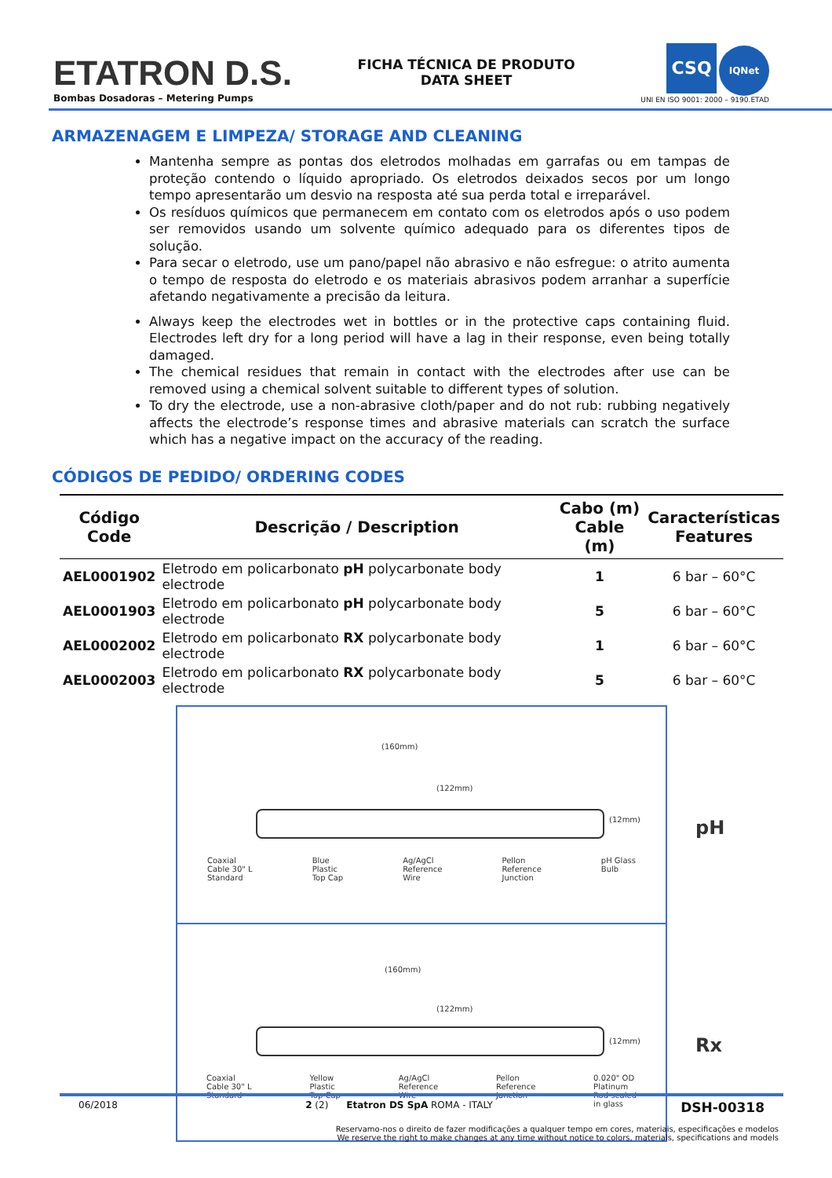ETATRON D.S.
Bombas Dosadoras – Metering Pumps
FICHA TÉCNICA DE PRODUTO
DATA SHEET
CSQ IQNet
UNI EN ISO 9001: 2000 – 9190.ETAD
ARMAZENAGEM E LIMPEZA/ STORAGE AND CLEANING
Mantenha sempre as pontas dos eletrodos molhadas em garrafas ou em tampas de proteção contendo o líquido apropriado. Os eletrodos deixados secos por um longo tempo apresentarão um desvio na resposta até sua perda total e irreparável.
Os resíduos químicos que permanecem em contato com os eletrodos após o uso podem ser removidos usando um solvente químico adequado para os diferentes tipos de solução.
Para secar o eletrodo, use um pano/papel não abrasivo e não esfregue: o atrito aumenta o tempo de resposta do eletrodo e os materiais abrasivos podem arranhar a superfície afetando negativamente a precisão da leitura.
Always keep the electrodes wet in bottles or in the protective caps containing fluid. Electrodes left dry for a long period will have a lag in their response, even being totally damaged.
The chemical residues that remain in contact with the electrodes after use can be removed using a chemical solvent suitable to different types of solution.
To dry the electrode, use a non-abrasive cloth/paper and do not rub: rubbing negatively affects the electrode’s response times and abrasive materials can scratch the surface which has a negative impact on the accuracy of the reading.
CÓDIGOS DE PEDIDO/ ORDERING CODES
| Código Code | Descrição / Description | Cabo (m) Cable (m) | Características Features |
| --- | --- | --- | --- |
| AEL0001902 | Eletrodo em policarbonato pH polycarbonate body electrode | 1 | 6 bar – 60°C |
| AEL0001903 | Eletrodo em policarbonato pH polycarbonate body electrode | 5 | 6 bar – 60°C |
| AEL0002002 | Eletrodo em policarbonato RX polycarbonate body electrode | 1 | 6 bar – 60°C |
| AEL0002003 | Eletrodo em policarbonato RX polycarbonate body electrode | 5 | 6 bar – 60°C |
(160mm)
(122mm)
(12mm) pH
Coaxial
Cable 30" L
Standard Blue
Plastic
Top Cap Ag/AgCl
Reference
Wire Pellon
Reference
Junction pH Glass
Bulb
(160mm)
(122mm)
(12mm) Rx
Coaxial
Cable 30" L
Standard Yellow
Plastic
Top Cap Ag/AgCl
Reference
Wire Pellon
Reference
Junction 0.020" OD
Platinum
Rod sealed
in glass
06/2018 2 (2) Etatron DS SpA ROMA - ITALY DSH-00318
Reservamo-nos o direito de fazer modificações a qualquer tempo em cores, materiais, especificações e modelos
We reserve the right to make changes at any time without notice to colors, materials, specifications and models